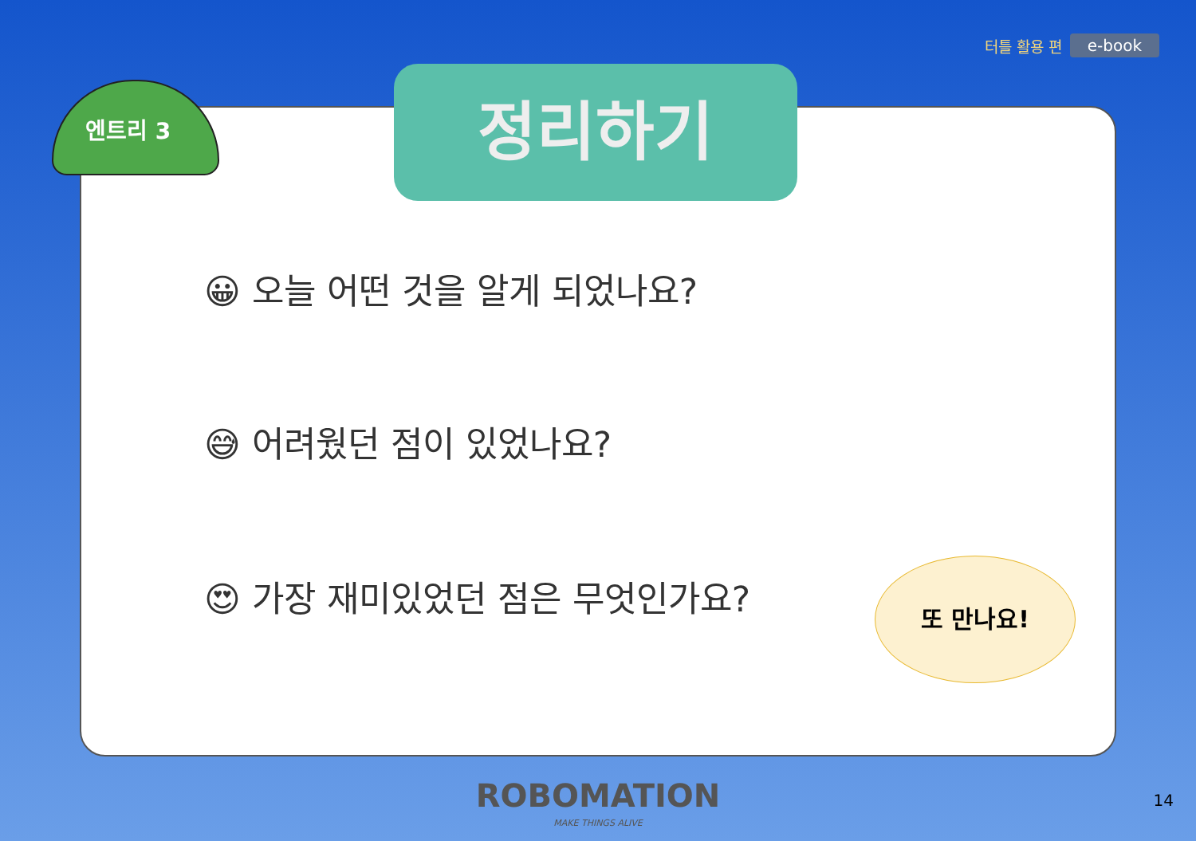터틀 활용 편 e-book
엔트리 3 정리하기
😀 오늘 어떤 것을 알게 되었나요?
😅 어려웠던 점이 있었나요?
😍 가장 재미있었던 점은 무엇인가요?
또 만나요!
ROBOMATION
MAKE THINGS ALIVE
14